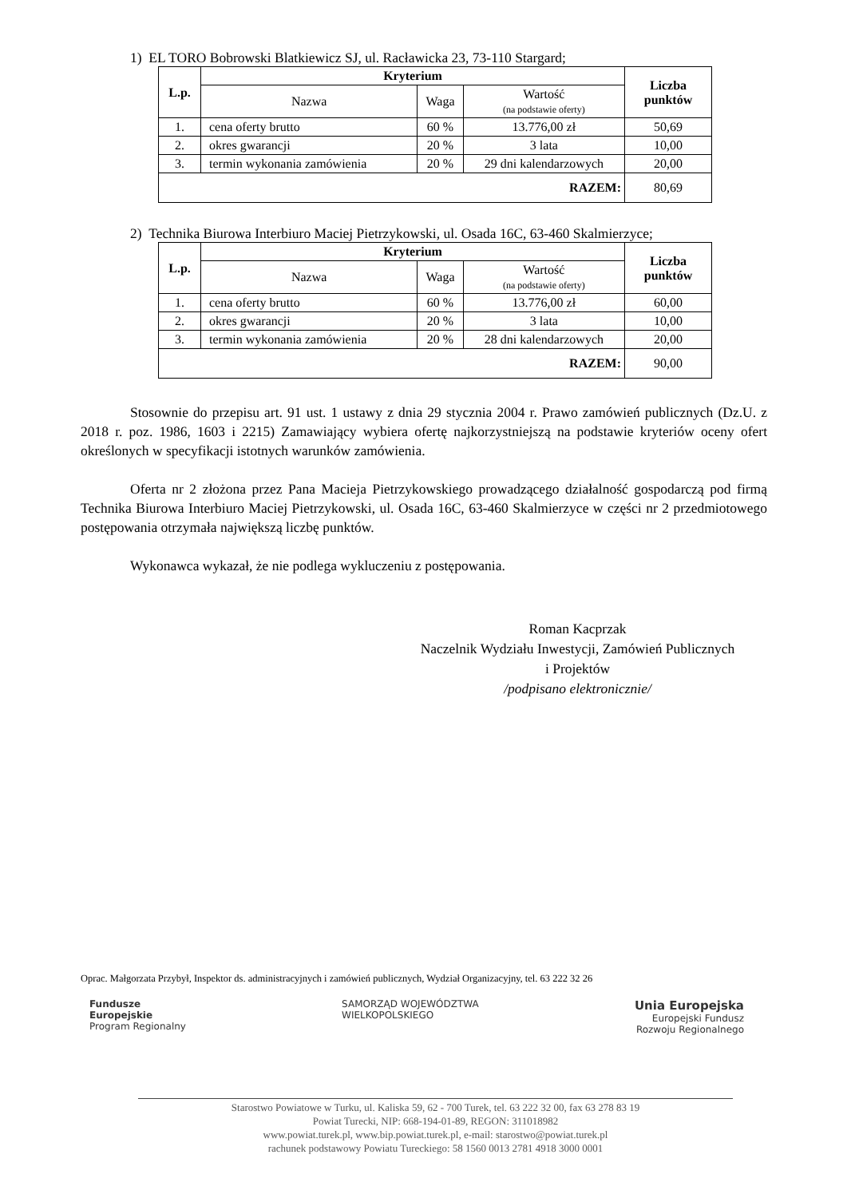1) EL TORO Bobrowski Blatkiewicz SJ, ul. Racławicka 23, 73-110 Stargard;
| L.p. | Kryterium | | | Liczba punktów |
| --- | --- | --- | --- | --- |
| | Nazwa | Waga | Wartość (na podstawie oferty) | |
| 1. | cena oferty brutto | 60 % | 13.776,00 zł | 50,69 |
| 2. | okres gwarancji | 20 % | 3 lata | 10,00 |
| 3. | termin wykonania zamówienia | 20 % | 29 dni kalendarzowych | 20,00 |
| RAZEM: | | | | 80,69 |
2) Technika Biurowa Interbiuro Maciej Pietrzykowski, ul. Osada 16C, 63-460 Skalmierzyce;
| L.p. | Kryterium | | | Liczba punktów |
| --- | --- | --- | --- | --- |
| | Nazwa | Waga | Wartość (na podstawie oferty) | |
| 1. | cena oferty brutto | 60 % | 13.776,00 zł | 60,00 |
| 2. | okres gwarancji | 20 % | 3 lata | 10,00 |
| 3. | termin wykonania zamówienia | 20 % | 28 dni kalendarzowych | 20,00 |
| RAZEM: | | | | 90,00 |
Stosownie do przepisu art. 91 ust. 1 ustawy z dnia 29 stycznia 2004 r. Prawo zamówień publicznych (Dz.U. z 2018 r. poz. 1986, 1603 i 2215) Zamawiający wybiera ofertę najkorzystniejszą na podstawie kryteriów oceny ofert określonych w specyfikacji istotnych warunków zamówienia.
Oferta nr 2 złożona przez Pana Macieja Pietrzykowskiego prowadzącego działalność gospodarczą pod firmą Technika Biurowa Interbiuro Maciej Pietrzykowski, ul. Osada 16C, 63-460 Skalmierzyce w części nr 2 przedmiotowego postępowania otrzymała największą liczbę punktów.
Wykonawca wykazał, że nie podlega wykluczeniu z postępowania.
Roman Kacprzak
Naczelnik Wydziału Inwestycji, Zamówień Publicznych
i Projektów
/podpisano elektronicznie/
Oprac. Małgorzata Przybył, Inspektor ds. administracyjnych i zamówień publicznych, Wydział Organizacyjny, tel. 63 222 32 26
Fundusze
Europejskie
Program Regionalny
SAMORZĄD WOJEWÓDZTWA
WIELKOPOLSKIEGO
Unia Europejska
Europejski Fundusz
Rozwoju Regionalnego
Starostwo Powiatowe w Turku, ul. Kaliska 59, 62 - 700 Turek, tel. 63 222 32 00, fax 63 278 83 19
Powiat Turecki, NIP: 668-194-01-89, REGON: 311018982
www.powiat.turek.pl, www.bip.powiat.turek.pl, e-mail: starostwo@powiat.turek.pl
rachunek podstawowy Powiatu Tureckiego: 58 1560 0013 2781 4918 3000 0001